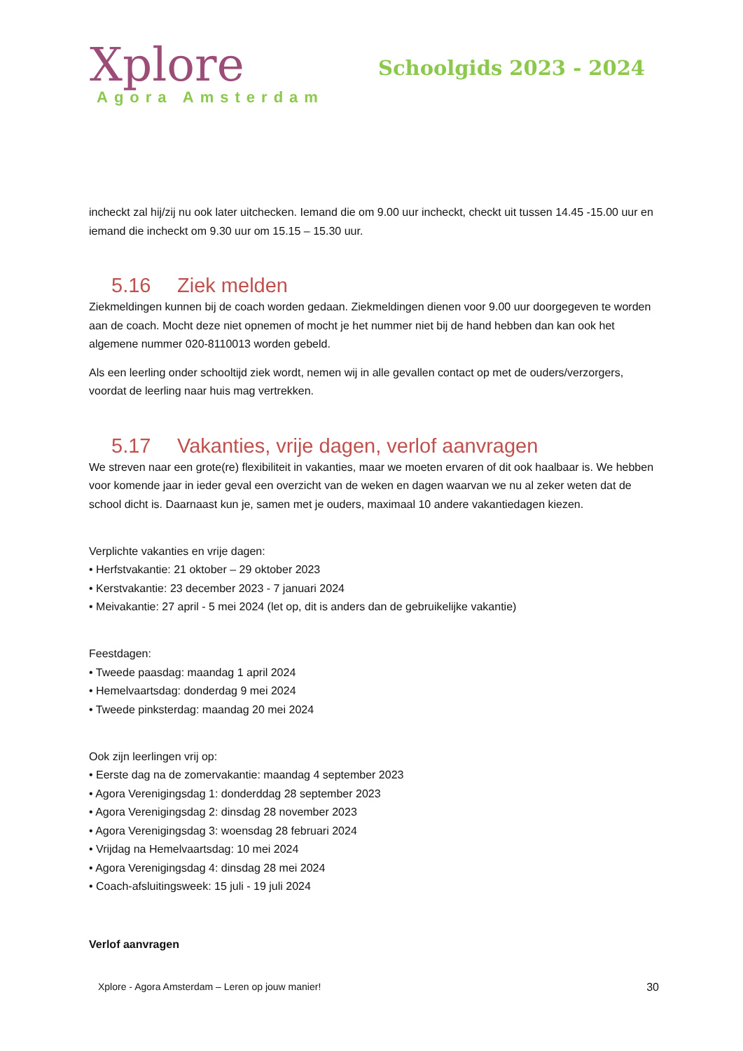Xplore
Agora Amsterdam
Schoolgids 2023 - 2024
incheckt zal hij/zij nu ook later uitchecken. Iemand die om 9.00 uur incheckt, checkt uit tussen 14.45 -15.00 uur en iemand die incheckt om 9.30 uur om 15.15 – 15.30 uur.
5.16 Ziek melden
Ziekmeldingen kunnen bij de coach worden gedaan. Ziekmeldingen dienen voor 9.00 uur doorgegeven te worden aan de coach. Mocht deze niet opnemen of mocht je het nummer niet bij de hand hebben dan kan ook het algemene nummer 020-8110013 worden gebeld.
Als een leerling onder schooltijd ziek wordt, nemen wij in alle gevallen contact op met de ouders/verzorgers, voordat de leerling naar huis mag vertrekken.
5.17 Vakanties, vrije dagen, verlof aanvragen
We streven naar een grote(re) flexibiliteit in vakanties, maar we moeten ervaren of dit ook haalbaar is. We hebben voor komende jaar in ieder geval een overzicht van de weken en dagen waarvan we nu al zeker weten dat de school dicht is. Daarnaast kun je, samen met je ouders, maximaal 10 andere vakantiedagen kiezen.
Verplichte vakanties en vrije dagen:
• Herfstvakantie: 21 oktober – 29 oktober 2023
• Kerstvakantie: 23 december 2023 - 7 januari 2024
• Meivakantie: 27 april - 5 mei 2024 (let op, dit is anders dan de gebruikelijke vakantie)
Feestdagen:
• Tweede paasdag: maandag 1 april 2024
• Hemelvaartsdag: donderdag 9 mei 2024
• Tweede pinksterdag: maandag 20 mei 2024
Ook zijn leerlingen vrij op:
• Eerste dag na de zomervakantie: maandag 4 september 2023
• Agora Verenigingsdag 1: donderddag 28 september 2023
• Agora Verenigingsdag 2: dinsdag 28 november 2023
• Agora Verenigingsdag 3: woensdag 28 februari 2024
• Vrijdag na Hemelvaartsdag: 10 mei 2024
• Agora Verenigingsdag 4: dinsdag 28 mei 2024
• Coach-afsluitingsweek: 15 juli - 19 juli 2024
Verlof aanvragen
Xplore - Agora Amsterdam – Leren op jouw manier! 30